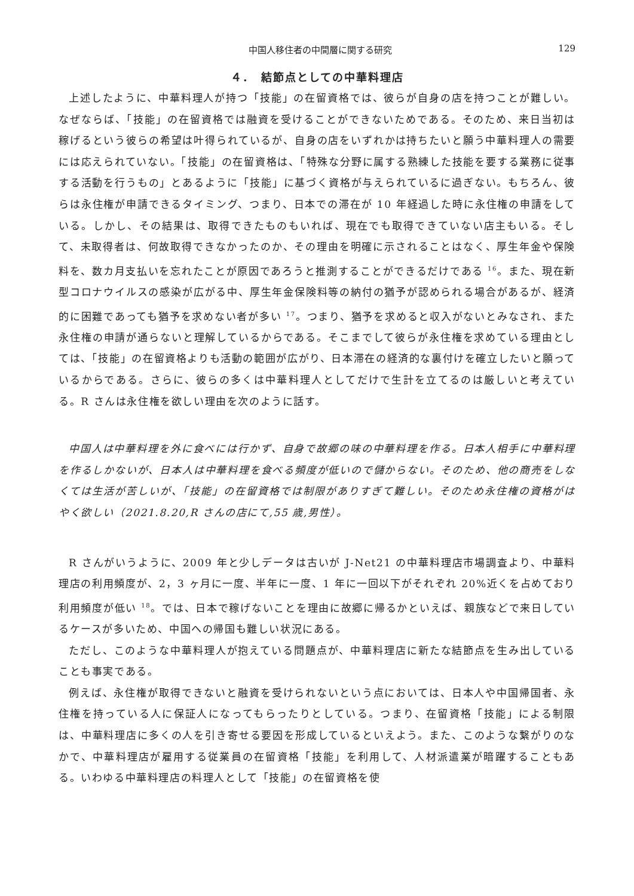中国人移住者の中間層に関する研究 129
４．　結節点としての中華料理店
上述したように、中華料理人が持つ「技能」の在留資格では、彼らが自身の店を持つことが難しい。なぜならば、「技能」の在留資格では融資を受けることができないためである。そのため、来日当初は稼げるという彼らの希望は叶得られているが、自身の店をいずれかは持ちたいと願う中華料理人の需要には応えられていない。「技能」の在留資格は、「特殊な分野に属する熟練した技能を要する業務に従事する活動を行うもの」とあるように「技能」に基づく資格が与えられているに過ぎない。もちろん、彼らは永住権が申請できるタイミング、つまり、日本での滞在が 10 年経過した時に永住権の申請をしている。しかし、その結果は、取得できたものもいれば、現在でも取得できていない店主もいる。そして、未取得者は、何故取得できなかったのか、その理由を明確に示されることはなく、厚生年金や保険料を、数カ月支払いを忘れたことが原因であろうと推測することができるだけである <sup>16</sup>。また、現在新型コロナウイルスの感染が広がる中、厚生年金保険料等の納付の猶予が認められる場合があるが、経済的に困難であっても猶予を求めない者が多い <sup>17</sup>。つまり、猶予を求めると収入がないとみなされ、また永住権の申請が通らないと理解しているからである。そこまでして彼らが永住権を求めている理由としては、「技能」の在留資格よりも活動の範囲が広がり、日本滞在の経済的な裏付けを確立したいと願っているからである。さらに、彼らの多くは中華料理人としてだけで生計を立てるのは厳しいと考えている。R さんは永住権を欲しい理由を次のように話す。
中国人は中華料理を外に食べには行かず、自身で故郷の味の中華料理を作る。日本人相手に中華料理を作るしかないが、日本人は中華料理を食べる頻度が低いので儲からない。そのため、他の商売をしなくては生活が苦しいが、「技能」の在留資格では制限がありすぎて難しい。そのため永住権の資格がはやく欲しい（2021.8.20,R さんの店にて,55 歳,男性）。
R さんがいうように、2009 年と少しデータは古いが J-Net21 の中華料理店市場調査より、中華料理店の利用頻度が、2，3 ヶ月に一度、半年に一度、1 年に一回以下がそれぞれ 20%近くを占めており利用頻度が低い <sup>18</sup>。では、日本で稼げないことを理由に故郷に帰るかといえば、親族などで来日しているケースが多いため、中国への帰国も難しい状況にある。
ただし、このような中華料理人が抱えている問題点が、中華料理店に新たな結節点を生み出していることも事実である。
例えば、永住権が取得できないと融資を受けられないという点においては、日本人や中国帰国者、永住権を持っている人に保証人になってもらったりとしている。つまり、在留資格「技能」による制限は、中華料理店に多くの人を引き寄せる要因を形成しているといえよう。また、このような繋がりのなかで、中華料理店が雇用する従業員の在留資格「技能」を利用して、人材派遣業が暗躍することもある。いわゆる中華料理店の料理人として「技能」の在留資格を使